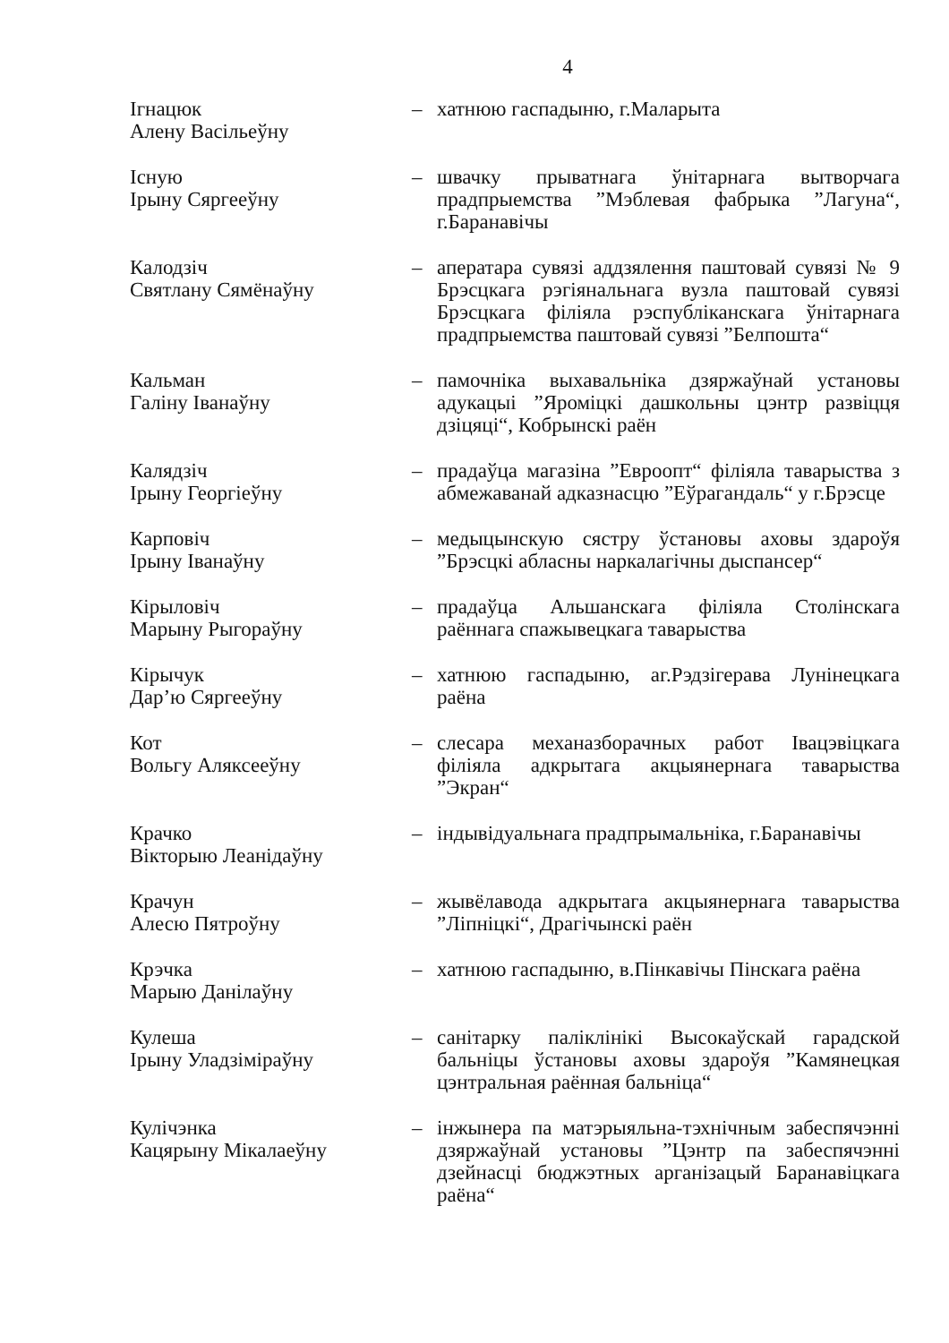4
Ігнацюк
Алену Васільеўну
– хатнюю гаспадыню, г.Маларыта
Існую
Ірыну Сяргееўну
– швачку прыватнага ўнітарнага вытворчага прадпрыемства ”Мэблевая фабрыка ”Лагуна“, г.Баранавічы
Калодзіч
Святлану Сямёнаўну
– аператара сувязі аддзялення паштовай сувязі № 9 Брэсцкага рэгіянальнага вузла паштовай сувязі Брэсцкага філіяла рэспубліканскага ўнітарнага прадпрыемства паштовай сувязі ”Белпошта“
Кальман
Галіну Іванаўну
– памочніка выхавальніка дзяржаўнай установы адукацыі ”Яроміцкі дашкольны цэнтр развіцця дзіцяці“, Кобрынскі раён
Калядзіч
Ірыну Георгіеўну
– прадаўца магазіна ”Евроопт“ філіяла таварыства з абмежаванай адказнасцю ”Еўрагандаль“ у г.Брэсце
Карповіч
Ірыну Іванаўну
– медыцынскую сястру ўстановы аховы здароўя ”Брэсцкі абласны наркалагічны дыспансер“
Кірыловіч
Марыну Рыгораўну
– прадаўца Альшанскага філіяла Столінскага раённага спажывецкага таварыства
Кірычук
Дар’ю Сяргееўну
– хатнюю гаспадыню, аг.Рэдзігерава Лунінецкага раёна
Кот
Вольгу Аляксееўну
– слесара механазборачных работ Івацэвіцкага філіяла адкрытага акцыянернага таварыства ”Экран“
Крачко
Вікторыю Леанідаўну
– індывідуальнага прадпрымальніка, г.Баранавічы
Крачун
Алесю Пятроўну
– жывёлавода адкрытага акцыянернага таварыства ”Ліпніцкі“, Драгічынскі раён
Крэчка
Марыю Данілаўну
– хатнюю гаспадыню, в.Пінкавічы Пінскага раёна
Кулеша
Ірыну Уладзіміраўну
– санітарку паліклінікі Высокаўскай гарадской бальніцы ўстановы аховы здароўя ”Камянецкая цэнтральная раённая бальніца“
Кулічэнка
Кацярыну Мікалаеўну
– інжынера па матэрыяльна-тэхнічным забеспячэнні дзяржаўнай установы ”Цэнтр па забеспячэнні дзейнасці бюджэтных арганізацый Баранавіцкага раёна“